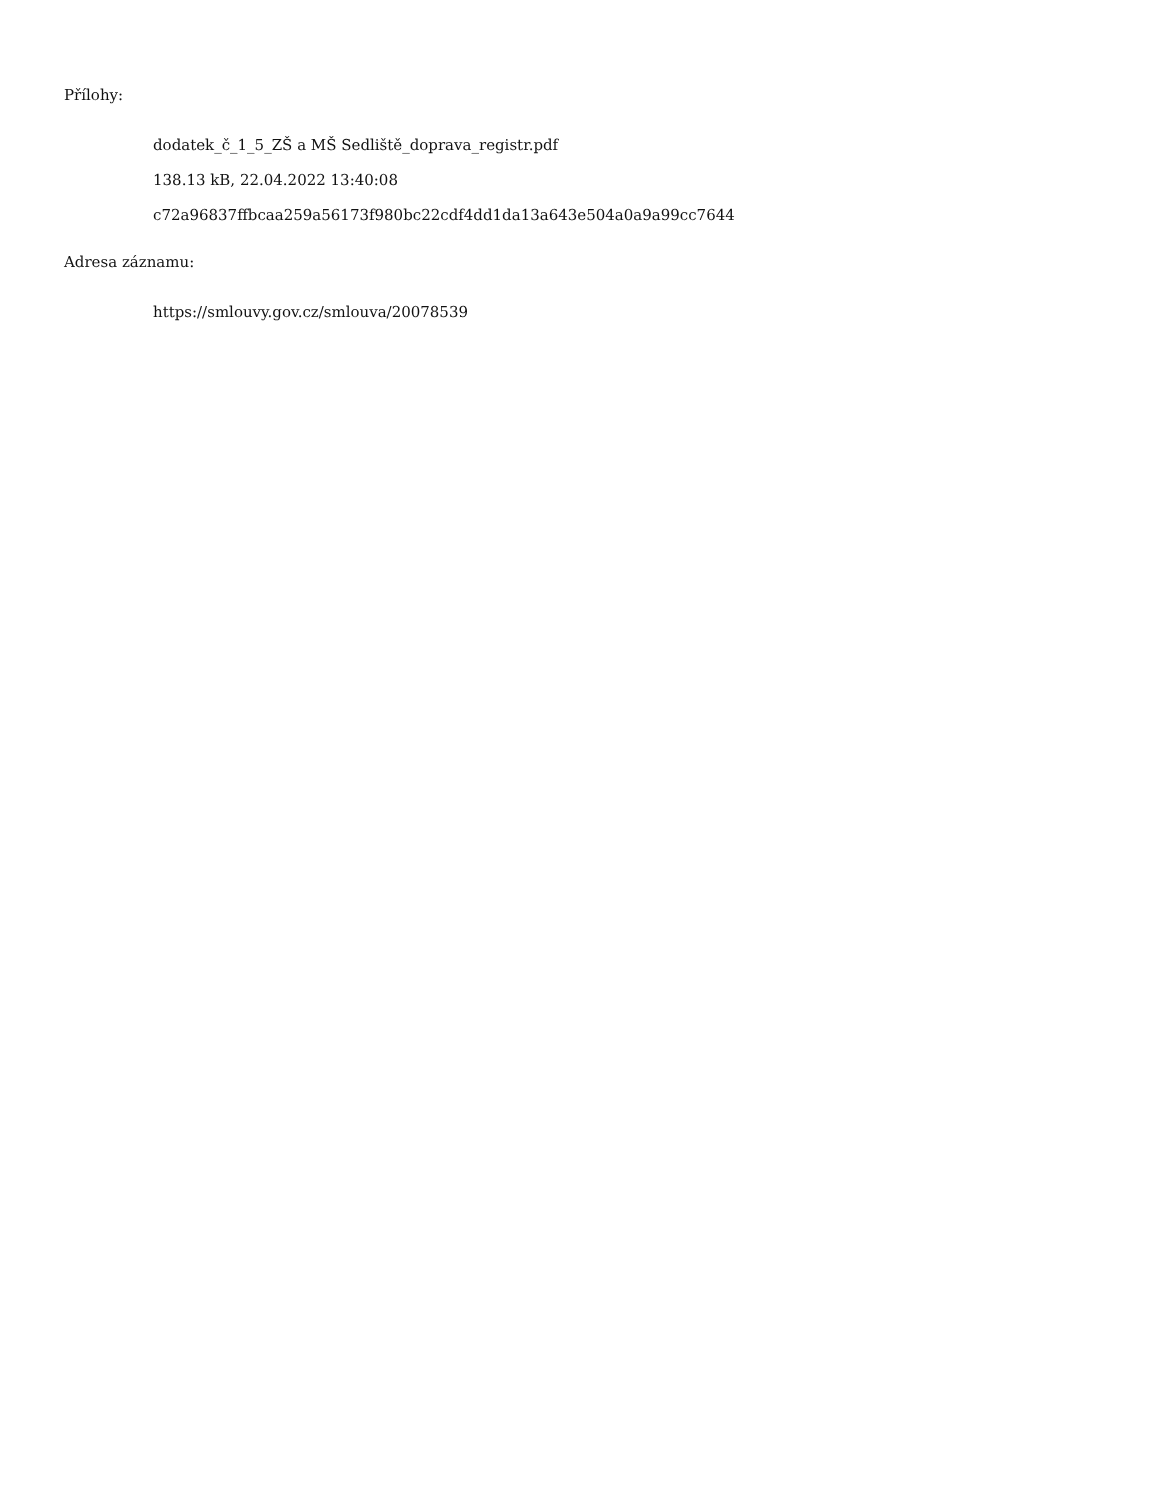Přílohy:
dodatek_č_1_5_ZŠ a MŠ Sedliště_doprava_registr.pdf
138.13 kB, 22.04.2022 13:40:08
c72a96837ffbcaa259a56173f980bc22cdf4dd1da13a643e504a0a9a99cc7644
Adresa záznamu:
https://smlouvy.gov.cz/smlouva/20078539